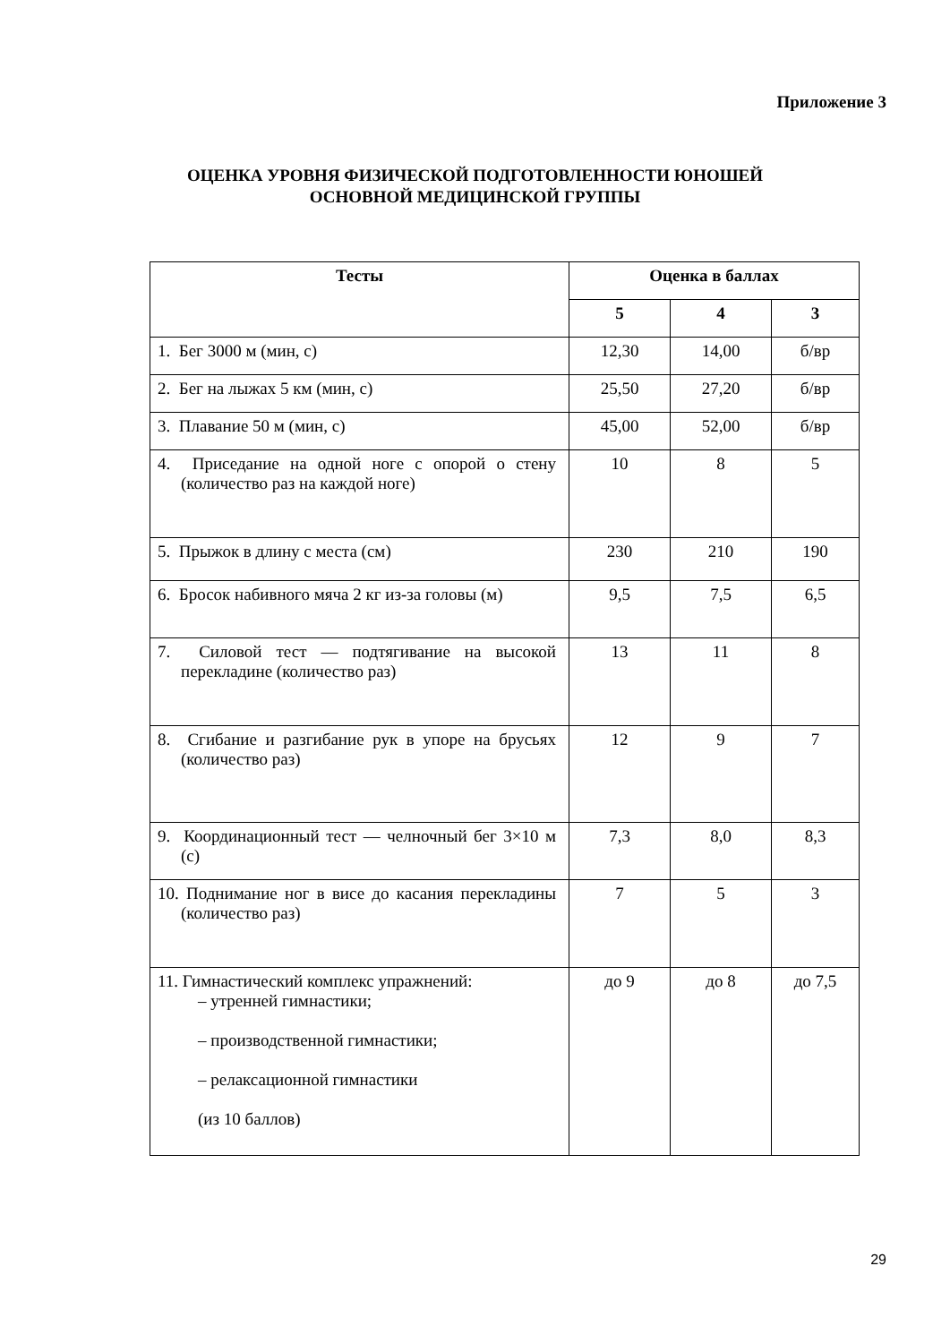Приложение 3
ОЦЕНКА УРОВНЯ ФИЗИЧЕСКОЙ ПОДГОТОВЛЕННОСТИ ЮНОШЕЙ
ОСНОВНОЙ МЕДИЦИНСКОЙ ГРУППЫ
| Тесты | Оценка в баллах | | |
| --- | --- | --- | --- |
| | 5 | 4 | 3 |
| 1. Бег 3000 м (мин, с) | 12,30 | 14,00 | б/вр |
| 2. Бег на лыжах 5 км (мин, с) | 25,50 | 27,20 | б/вр |
| 3. Плавание 50 м (мин, с) | 45,00 | 52,00 | б/вр |
| 4. Приседание на одной ноге с опорой о стену (количество раз на каждой ноге) | 10 | 8 | 5 |
| 5. Прыжок в длину с места (см) | 230 | 210 | 190 |
| 6. Бросок набивного мяча 2 кг из-за головы (м) | 9,5 | 7,5 | 6,5 |
| 7. Силовой тест — подтягивание на высокой перекладине (количество раз) | 13 | 11 | 8 |
| 8. Сгибание и разгибание рук в упоре на брусьях (количество раз) | 12 | 9 | 7 |
| 9. Координационный тест — челночный бег 3×10 м (с) | 7,3 | 8,0 | 8,3 |
| 10. Поднимание ног в висе до касания перекладины (количество раз) | 7 | 5 | 3 |
| 11. Гимнастический комплекс упражнений: – утренней гимнастики; – производственной гимнастики; – релаксационной гимнастики (из 10 баллов) | до 9 | до 8 | до 7,5 |
29